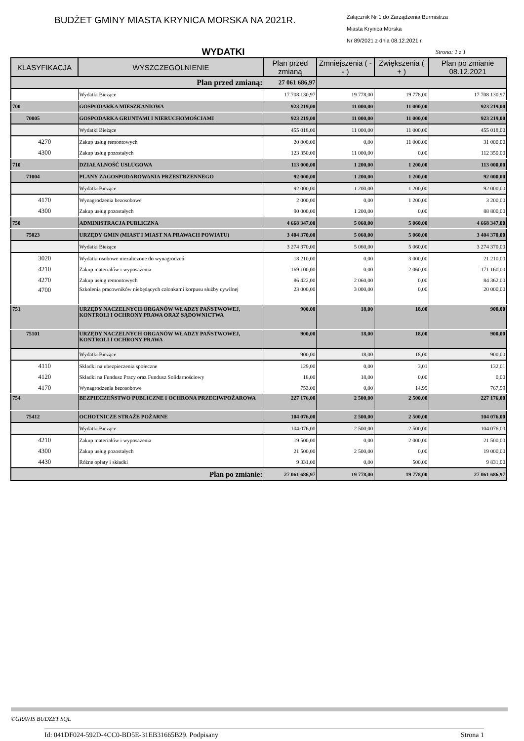BUDŻET GMINY MIASTA KRYNICA MORSKA NA 2021R.
Załącznik Nr 1 do Zarządzenia Burmistrza
Miasta Krynica Morska
Nr 89/2021 z dnia 08.12.2021 r.
WYDATKI
Strona: 1 z 1
| KLASYFIKACJA | WYSZCZEGÓLNIENIE | Plan przed zmianą | Zmniejszenia ( -- ) | Zwiększenia ( + ) | Plan po zmianie 08.12.2021 |
| --- | --- | --- | --- | --- | --- |
| Plan przed zmianą: | | 27 061 686,97 | | | |
| | Wydatki Bieżące | 17 708 130,97 | 19 778,00 | 19 778,00 | 17 708 130,97 |
| 700 | GOSPODARKA MIESZKANIOWA | 923 219,00 | 11 000,00 | 11 000,00 | 923 219,00 |
| 70005 | GOSPODARKA GRUNTAMI I NIERUCHOMOŚCIAMI | 923 219,00 | 11 000,00 | 11 000,00 | 923 219,00 |
| | Wydatki Bieżące | 455 018,00 | 11 000,00 | 11 000,00 | 455 018,00 |
| 4270 | Zakup usług remontowych | 20 000,00 | 0,00 | 11 000,00 | 31 000,00 |
| 4300 | Zakup usług pozostałych | 123 350,00 | 11 000,00 | 0,00 | 112 350,00 |
| 710 | DZIAŁALNOŚĆ USŁUGOWA | 113 000,00 | 1 200,00 | 1 200,00 | 113 000,00 |
| 71004 | PLANY ZAGOSPODAROWANIA PRZESTRZENNEGO | 92 000,00 | 1 200,00 | 1 200,00 | 92 000,00 |
| | Wydatki Bieżące | 92 000,00 | 1 200,00 | 1 200,00 | 92 000,00 |
| 4170 | Wynagrodzenia bezosobowe | 2 000,00 | 0,00 | 1 200,00 | 3 200,00 |
| 4300 | Zakup usług pozostałych | 90 000,00 | 1 200,00 | 0,00 | 88 800,00 |
| 750 | ADMINISTRACJA PUBLICZNA | 4 668 347,00 | 5 060,00 | 5 060,00 | 4 668 347,00 |
| 75023 | URZĘDY GMIN (MIAST I MIAST NA PRAWACH POWIATU) | 3 404 370,00 | 5 060,00 | 5 060,00 | 3 404 370,00 |
| | Wydatki Bieżące | 3 274 370,00 | 5 060,00 | 5 060,00 | 3 274 370,00 |
| 3020 | Wydatki osobowe niezaliczone do wynagrodzeń | 18 210,00 | 0,00 | 3 000,00 | 21 210,00 |
| 4210 | Zakup materiałów i wyposażenia | 169 100,00 | 0,00 | 2 060,00 | 171 160,00 |
| 4270 | Zakup usług remontowych | 86 422,00 | 2 060,00 | 0,00 | 84 362,00 |
| 4700 | Szkolenia pracowników niebędących członkami korpusu służby cywilnej | 23 000,00 | 3 000,00 | 0,00 | 20 000,00 |
| 751 | URZĘDY NACZELNYCH ORGANÓW WŁADZY PAŃSTWOWEJ, KONTROLI I OCHRONY PRAWA ORAZ SĄDOWNICTWA | 900,00 | 18,00 | 18,00 | 900,00 |
| 75101 | URZĘDY NACZELNYCH ORGANÓW WŁADZY PAŃSTWOWEJ, KONTROLI I OCHRONY PRAWA | 900,00 | 18,00 | 18,00 | 900,00 |
| | Wydatki Bieżące | 900,00 | 18,00 | 18,00 | 900,00 |
| 4110 | Składki na ubezpieczenia społeczne | 129,00 | 0,00 | 3,01 | 132,01 |
| 4120 | Składki na Fundusz Pracy oraz Fundusz Solidarnościowy | 18,00 | 18,00 | 0,00 | 0,00 |
| 4170 | Wynagrodzenia bezosobowe | 753,00 | 0,00 | 14,99 | 767,99 |
| 754 | BEZPIECZEŃSTWO PUBLICZNE I OCHRONA PRZECIWPOŻAROWA | 227 176,00 | 2 500,00 | 2 500,00 | 227 176,00 |
| 75412 | OCHOTNICZE STRAŻE POŻARNE | 104 076,00 | 2 500,00 | 2 500,00 | 104 076,00 |
| | Wydatki Bieżące | 104 076,00 | 2 500,00 | 2 500,00 | 104 076,00 |
| 4210 | Zakup materiałów i wyposażenia | 19 500,00 | 0,00 | 2 000,00 | 21 500,00 |
| 4300 | Zakup usług pozostałych | 21 500,00 | 2 500,00 | 0,00 | 19 000,00 |
| 4430 | Różne opłaty i składki | 9 331,00 | 0,00 | 500,00 | 9 831,00 |
| Plan po zmianie: | | 27 061 686,97 | 19 778,00 | 19 778,00 | 27 061 686,97 |
©GRAVIS BUDZET SQL
Id: 041DF024-592D-4CC0-BD5E-31EB31665B29. Podpisany Strona 1